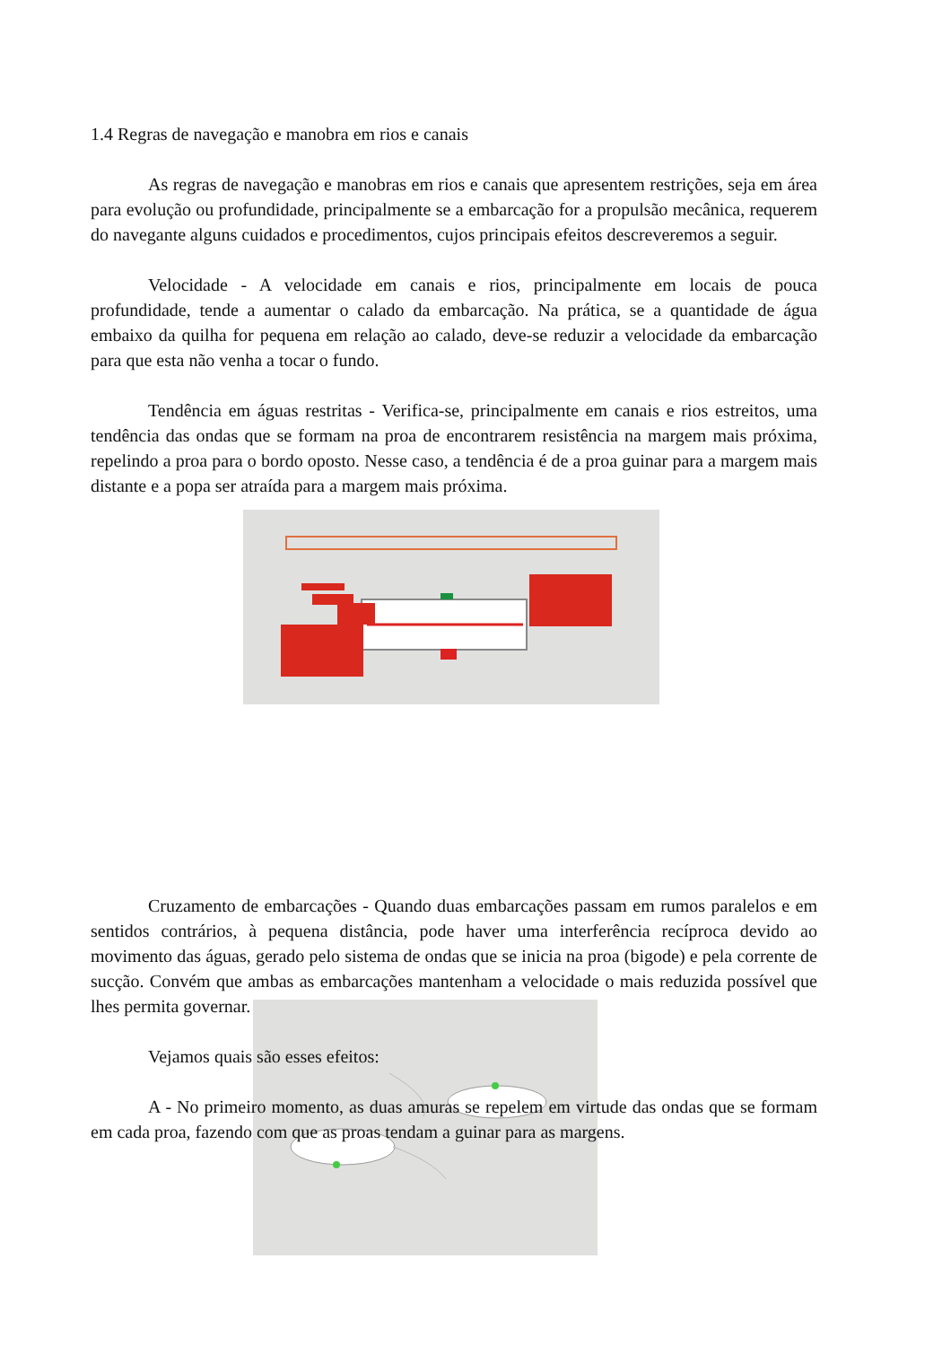1.4 Regras de navegação e manobra em rios e canais
As regras de navegação e manobras em rios e canais que apresentem restrições, seja em área para evolução ou profundidade, principalmente se a embarcação for a propulsão mecânica, requerem do navegante alguns cuidados e procedimentos, cujos principais efeitos descreveremos a seguir.
Velocidade - A velocidade em canais e rios, principalmente em locais de pouca profundidade, tende a aumentar o calado da embarcação. Na prática, se a quantidade de água embaixo da quilha for pequena em relação ao calado, deve-se reduzir a velocidade da embarcação para que esta não venha a tocar o fundo.
Tendência em águas restritas - Verifica-se, principalmente em canais e rios estreitos, uma tendência das ondas que se formam na proa de encontrarem resistência na margem mais próxima, repelindo a proa para o bordo oposto. Nesse caso, a tendência é de a proa guinar para a margem mais distante e a popa ser atraída para a margem mais próxima.
Cruzamento de embarcações - Quando duas embarcações passam em rumos paralelos e em sentidos contrários, à pequena distância, pode haver uma interferência recíproca devido ao movimento das águas, gerado pelo sistema de ondas que se inicia na proa (bigode) e pela corrente de sucção. Convém que ambas as embarcações mantenham a velocidade o mais reduzida possível que lhes permita governar.
Vejamos quais são esses efeitos:
A - No primeiro momento, as duas amuras se repelem em virtude das ondas que se formam em cada proa, fazendo com que as proas tendam a guinar para as margens.